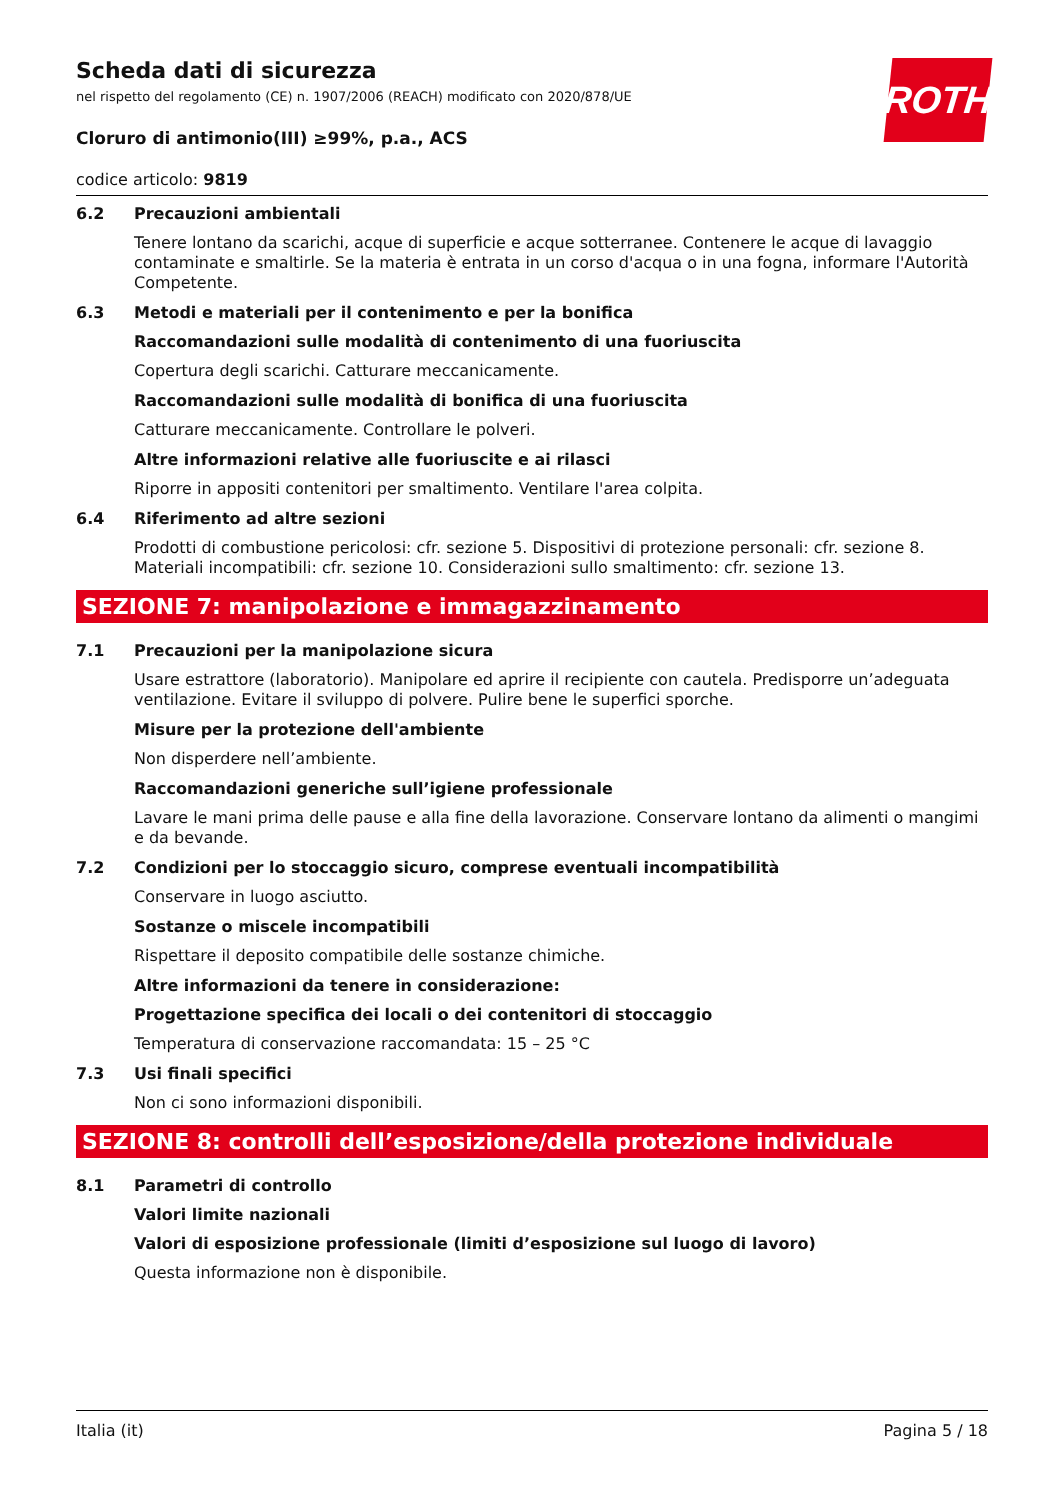ROTH
Scheda dati di sicurezza
nel rispetto del regolamento (CE) n. 1907/2006 (REACH) modificato con 2020/878/UE
Cloruro di antimonio(III) ≥99%, p.a., ACS
codice articolo: 9819
6.2 Precauzioni ambientali
Tenere lontano da scarichi, acque di superficie e acque sotterranee. Contenere le acque di lavaggio contaminate e smaltirle. Se la materia è entrata in un corso d'acqua o in una fogna, informare l'Autorità Competente.
6.3 Metodi e materiali per il contenimento e per la bonifica
Raccomandazioni sulle modalità di contenimento di una fuoriuscita
Copertura degli scarichi. Catturare meccanicamente.
Raccomandazioni sulle modalità di bonifica di una fuoriuscita
Catturare meccanicamente. Controllare le polveri.
Altre informazioni relative alle fuoriuscite e ai rilasci
Riporre in appositi contenitori per smaltimento. Ventilare l'area colpita.
6.4 Riferimento ad altre sezioni
Prodotti di combustione pericolosi: cfr. sezione 5. Dispositivi di protezione personali: cfr. sezione 8. Materiali incompatibili: cfr. sezione 10. Considerazioni sullo smaltimento: cfr. sezione 13.
SEZIONE 7: manipolazione e immagazzinamento
7.1 Precauzioni per la manipolazione sicura
Usare estrattore (laboratorio). Manipolare ed aprire il recipiente con cautela. Predisporre un’adeguata ventilazione. Evitare il sviluppo di polvere. Pulire bene le superfici sporche.
Misure per la protezione dell'ambiente
Non disperdere nell’ambiente.
Raccomandazioni generiche sull’igiene professionale
Lavare le mani prima delle pause e alla fine della lavorazione. Conservare lontano da alimenti o mangimi e da bevande.
7.2 Condizioni per lo stoccaggio sicuro, comprese eventuali incompatibilità
Conservare in luogo asciutto.
Sostanze o miscele incompatibili
Rispettare il deposito compatibile delle sostanze chimiche.
Altre informazioni da tenere in considerazione:
Progettazione specifica dei locali o dei contenitori di stoccaggio
Temperatura di conservazione raccomandata: 15 – 25 °C
7.3 Usi finali specifici
Non ci sono informazioni disponibili.
SEZIONE 8: controlli dell’esposizione/della protezione individuale
8.1 Parametri di controllo
Valori limite nazionali
Valori di esposizione professionale (limiti d’esposizione sul luogo di lavoro)
Questa informazione non è disponibile.
Italia (it) Pagina 5 / 18